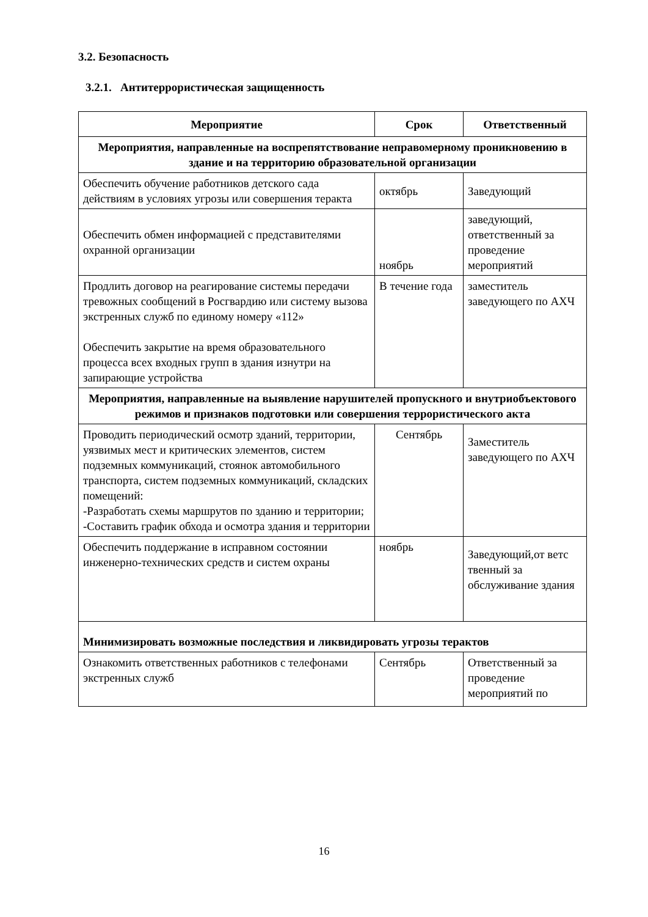3.2. Безопасность
3.2.1. Антитеррористическая защищенность
| Мероприятие | Срок | Ответственный |
| --- | --- | --- |
| Мероприятия, направленные на воспрепятствование неправомерному проникновению в здание и на территорию образовательной организации | | |
| Обеспечить обучение работников детского сада действиям в условиях угрозы или совершения теракта | октябрь | Заведующий |
| Обеспечить обмен информацией с представителями охранной организации | ноябрь | заведующий, ответственный за проведение мероприятий |
| Продлить договор на реагирование системы передачи тревожных сообщений в Росгвардию или систему вызова экстренных служб по единому номеру «112» Обеспечить закрытие на время образовательного процесса всех входных групп в здания изнутри на запирающие устройства | В течение года | заместитель заведующего по АХЧ |
| Мероприятия, направленные на выявление нарушителей пропускного и внутриобъектового режимов и признаков подготовки или совершения террористического акта | | |
| Проводить периодический осмотр зданий, территории, уязвимых мест и критических элементов, систем подземных коммуникаций, стоянок автомобильного транспорта, систем подземных коммуникаций, складских помещений: -Разработать схемы маршрутов по зданию и территории; -Составить график обхода и осмотра здания и территории | Сентябрь | Заместитель заведующего по АХЧ |
| Обеспечить поддержание в исправном состоянии инженерно-технических средств и систем охраны | ноябрь | Заведующий,от ветс твенный за обслуживание здания |
| Минимизировать возможные последствия и ликвидировать угрозы терактов | | |
| Ознакомить ответственных работников с телефонами экстренных служб | Сентябрь | Ответственный за проведение мероприятий по |
16